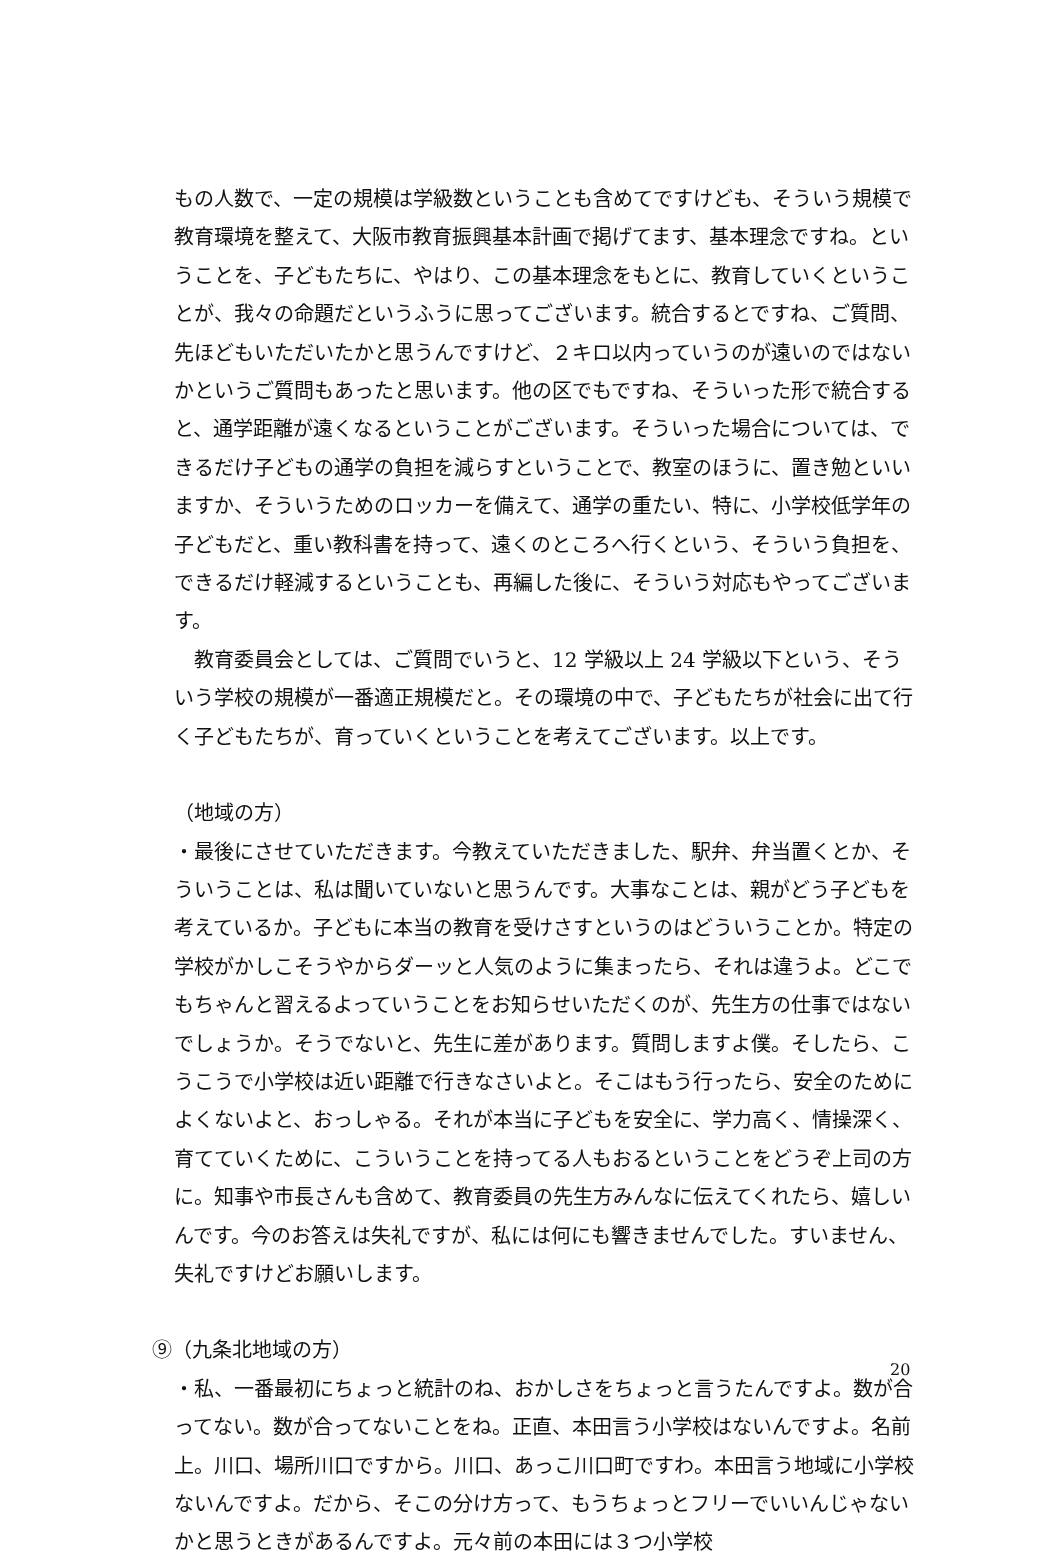もの人数で、一定の規模は学級数ということも含めてですけども、そういう規模で教育環境を整えて、大阪市教育振興基本計画で掲げてます、基本理念ですね。ということを、子どもたちに、やはり、この基本理念をもとに、教育していくということが、我々の命題だというふうに思ってございます。統合するとですね、ご質問、先ほどもいただいたかと思うんですけど、２キロ以内っていうのが遠いのではないかというご質問もあったと思います。他の区でもですね、そういった形で統合すると、通学距離が遠くなるということがございます。そういった場合については、できるだけ子どもの通学の負担を減らすということで、教室のほうに、置き勉といいますか、そういうためのロッカーを備えて、通学の重たい、特に、小学校低学年の子どもだと、重い教科書を持って、遠くのところへ行くという、そういう負担を、できるだけ軽減するということも、再編した後に、そういう対応もやってございます。
　教育委員会としては、ご質問でいうと、12 学級以上 24 学級以下という、そういう学校の規模が一番適正規模だと。その環境の中で、子どもたちが社会に出て行く子どもたちが、育っていくということを考えてございます。以上です。
（地域の方）
・最後にさせていただきます。今教えていただきました、駅弁、弁当置くとか、そういうことは、私は聞いていないと思うんです。大事なことは、親がどう子どもを考えているか。子どもに本当の教育を受けさすというのはどういうことか。特定の学校がかしこそうやからダーッと人気のように集まったら、それは違うよ。どこでもちゃんと習えるよっていうことをお知らせいただくのが、先生方の仕事ではないでしょうか。そうでないと、先生に差があります。質問しますよ僕。そしたら、こうこうで小学校は近い距離で行きなさいよと。そこはもう行ったら、安全のためによくないよと、おっしゃる。それが本当に子どもを安全に、学力高く、情操深く、育てていくために、こういうことを持ってる人もおるということをどうぞ上司の方に。知事や市長さんも含めて、教育委員の先生方みんなに伝えてくれたら、嬉しいんです。今のお答えは失礼ですが、私には何にも響きませんでした。すいません、失礼ですけどお願いします。
⑨（九条北地域の方）
・私、一番最初にちょっと統計のね、おかしさをちょっと言うたんですよ。数が合ってない。数が合ってないことをね。正直、本田言う小学校はないんですよ。名前上。川口、場所川口ですから。川口、あっこ川口町ですわ。本田言う地域に小学校ないんですよ。だから、そこの分け方って、もうちょっとフリーでいいんじゃないかと思うときがあるんですよ。元々前の本田には３つ小学校
20